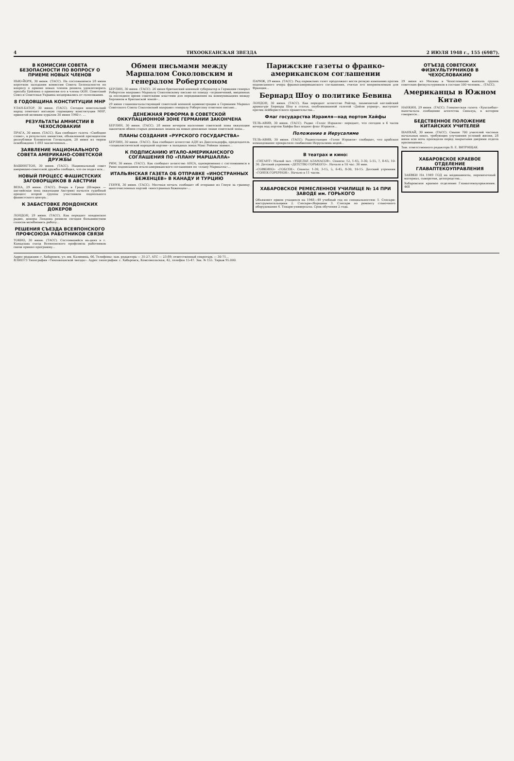4 ТИХООКЕАНСКАЯ ЗВЕЗДА 2 ИЮЛЯ 1948 г., 155 (6987).
В КОМИССИИ СОВЕТА БЕЗОПАСНОСТИ ПО ВОПРОСУ О ПРИЕМЕ НОВЫХ ЧЛЕНОВ
НЬЮ-ЙОРК, 30 июня. (ТАСС). На состоявшемся 28 июня коротком заседании комиссии Совета Безопасности по вопросу о приеме новых членов решила удовлетворить просьбу Цейлона о принятии его в члены ООН. Советский Союз и Советская Украина воздержались от голосования.
8 ГОДОВЩИНА КОНСТИТУЦИИ МНР
УЛАН-БАТОР, 30 июня. (ТАСС). Сегодня монгольский народ отмечает восьмую годовщину конституции МНР, принятой великим хуралом 30 июня 1940 г. ...
РЕЗУЛЬТАТЫ АМНИСТИИ В ЧЕХОСЛОВАКИИ
ПРАГА, 30 июня. (ТАСС). Как сообщает газета «Свободне слово», в результате амнистии, объявленной президентом республики Клементом Готвальдом, 20 июня из тюрем освобождено 1.693 заключенных...
ЗАЯВЛЕНИЕ НАЦИОНАЛЬНОГО СОВЕТА АМЕРИКАНО-СОВЕТСКОЙ ДРУЖБЫ
ВАШИНГТОН, 30 июня. (ТАСС). Национальный совет американо-советской дружбы сообщил, что он подал иск...
НОВЫЙ ПРОЦЕСС ФАШИСТСКИХ ЗАГОВОРЩИКОВ В АВСТРИИ
ВЕНА, 29 июня. (ТАСС). Вчера в Граце (Штирия — английская зона оккупации Австрии) начался судебный процесс второй группы участников подпольного фашистского центра...
К ЗАБАСТОВКЕ ЛОНДОНСКИХ ДОКЕРОВ
ЛОНДОН, 29 июня. (ТАСС). Как передает лондонское радио, докеры Лондона решили сегодня большинством голосов возобновить работу...
РЕШЕНИЯ СЪЕЗДА ВСЕЯПОНСКОГО ПРОФСОЮЗА РАБОТНИКОВ СВЯЗИ
ТОКИО, 30 июня. (ТАСС). Состоявшийся на-днях в г. Канадзава съезд Всеяпонского профсоюза работников связи принял программу...
Обмен письмами между Маршалом Соколовским и генералом Робертсоном
БЕРЛИН, 30 июня. (ТАСС). 26 июня британский военный губернатор в Германии генерал Робертсон направил Маршалу Соколовскому письмо по поводу «ограничений, введенных за последнее время советскими властями для передвижения на коммуникациях между Берлином и британской зоной»...
29 июня главноначальствующий советской военной администрации в Германии Маршал Советского Союза Соколовский направил генералу Робертсону ответное письмо...
ДЕНЕЖНАЯ РЕФОРМА В СОВЕТСКОЙ ОККУПАЦИОННОЙ ЗОНЕ ГЕРМАНИИ ЗАКОНЧЕНА
БЕРЛИН, 30 июня. (ТАСС). 28 июня вечером население советской зоны оккупации закончило обмен старых денежных знаков на новые денежные знаки советской зоны...
ПЛАНЫ СОЗДАНИЯ «РУРСКОГО ГОСУДАРСТВА»
БЕРЛИН, 30 июня. (ТАСС). Как сообщает агентство АДН из Дюссельдорфа, председатель «социалистической народной партии» в западных зонах Макс Рейман заявил...
К ПОДПИСАНИЮ ИТАЛО-АМЕРИКАНСКОГО СОГЛАШЕНИЯ ПО «ПЛАНУ МАРШАЛЛА»
РИМ, 30 июня. (ТАСС). Как сообщает агентство АНСА, одновременно с состоявшимся в Риме подписанием итало-американского соглашения по «плану Маршалла»...
ИТАЛЬЯНСКАЯ ГАЗЕТА ОБ ОТПРАВКЕ «ИНОСТРАННЫХ БЕЖЕНЦЕВ» В КАНАДУ И ТУРЦИЮ
ГЕНУЯ, 30 июня. (ТАСС). Местная печать сообщает об отправке из Генуи за границу многочисленных партий «иностранных беженцев»...
Парижские газеты о франко-американском соглашении
ПАРИЖ, 29 июня. (ТАСС). Ряд парижских газет продолжает вести резкую кампанию против подписанного вчера франко-американского соглашения, считая его неприемлемым для Франции...
Бернард Шоу о политике Бевина
ЛОНДОН, 30 июня. (ТАСС). Как передает агентство Рейтер, знаменитый английский драматург Бернард Шоу в статье, опубликованной газетой «Дейли уоркер», выступает против лейбористского правительства...
Флаг государства Израиля—над портом Хайфы
ТЕЛЬ-АВИВ, 30 июня. (ТАСС). Радио «Голос Израиля» передает, что сегодня в 6 часов вечера над портом Хайфы был поднят флаг Израиля...
Положение в Иерусалиме
ТЕЛЬ-АВИВ, 30 июня. (ТАСС). Радиостанция «Голос Израиля» сообщает, что арабское командование прекратило снабжение Иерусалима водой...
В театрах и кино:
«ГИГАНТ» Малый зал. «УЩЕЛЬЕ АЛАМАСОВ». Сеансы: 12, 1-45, 3-30, 5-15, 7, 8-45, 10-30. Детский утренник «ДЕТСТВО ГОРЬКОГО». Начало в 10 час. 30 мин.
«СОВКИНО» «ГОБСЕК». Сеансы: 1-30, 3-15, 5, 6-45, 8-30, 10-15. Детский утренник «ГОНЕК-ГОРБУНОК». Начало в 11 часов.
ХАБАРОВСКОЕ РЕМЕСЛЕННОЕ УЧИЛИЩЕ № 14 ПРИ ЗАВОДЕ им. ГОРЬКОГО
Объявляет прием учащихся на 1948—49 учебный год по специальностям: 1. Слесари-инструментальщики 2. Слесари-сборщики 3. Слесари по ремонту станочного оборудования 4. Токари-универсалы. Срок обучения 2 года.
ОТЪЕЗД СОВЕТСКИХ ФИЗКУЛЬТУРНИКОВ В ЧЕХОСЛОВАКИЮ
29 июня из Москвы в Чехословакию выехала группа советских физкультурников в составе 500 человек... (ТАСС).
Американцы в Южном Китае
НАНКИН, 29 июня. (ТАСС). Гонконгская газета «Хуасанбао» напечатала сообщение агентства Синьхуа, в котором говорится...
БЕДСТВЕННОЕ ПОЛОЖЕНИЕ КИТАЙСКИХ УЧИТЕЛЕЙ
ШАНХАЙ, 30 июня. (ТАСС). Свыше 700 учителей частных начальных школ, требующих улучшения условий жизни, 28 июня всю ночь просидели перед закрытыми дверями отдела просвещения...
Зам. ответственного редактора В. Е. ВИТРИЩАК.
ХАБАРОВСКОЕ КРАЕВОЕ ОТДЕЛЕНИЕ ГЛАВАПТЕКОУПРАВЛЕНИЯ
ЗАЯВКИ НА 1949 ГОД на медикаменты, перевязочный материал, сыворотки, дезосредства...
Хабаровское краевое отделение Главаптекоуправления. 468
Адрес редакции: г. Хабаровск, ул. им. Калинина, 66. Телефоны: зам. редактора — 31-27, АТС — 23-89; ответственный секретарь — 30-71...
ВЛ00373 Типография «Тихоокеанской звезды». Адрес типографии: г. Хабаровск, Комсомольская, 42, телефон 15-47. Зак. № 155. Тираж 95.000.